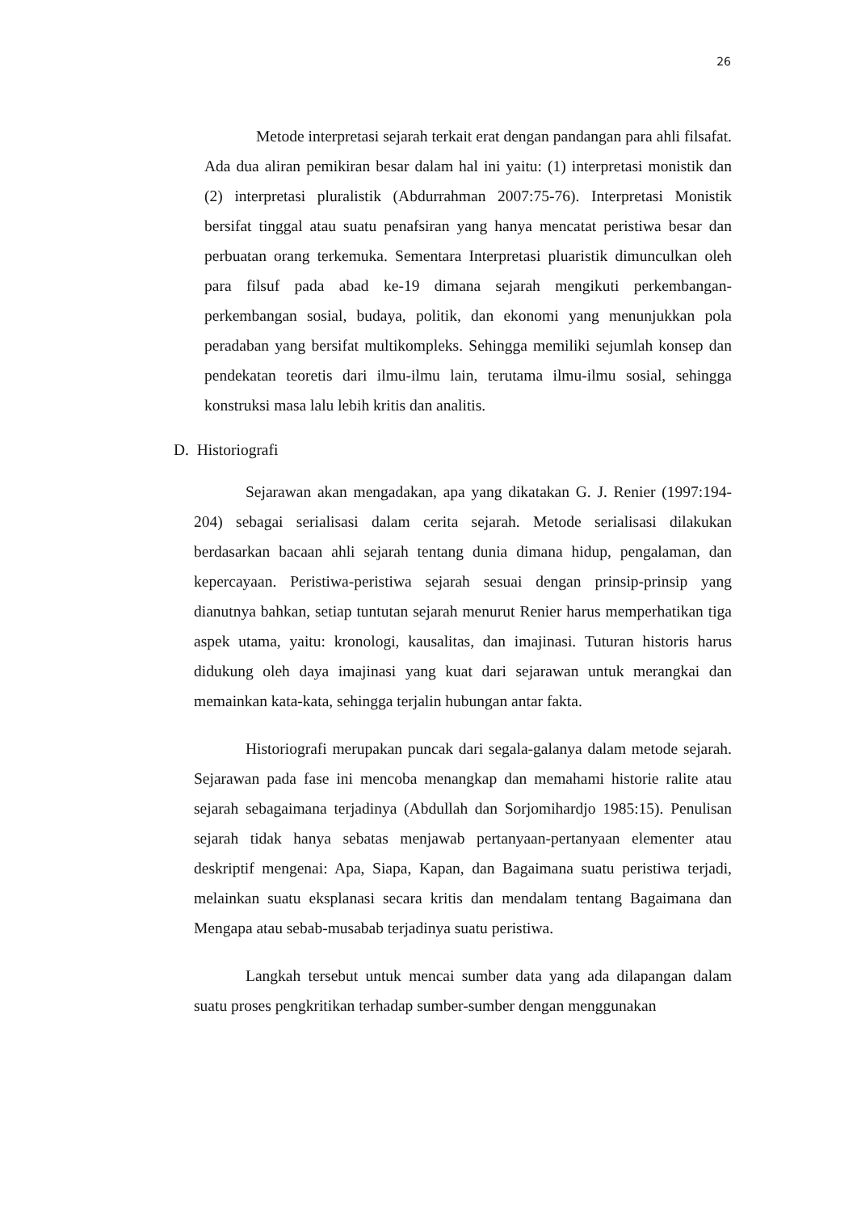26
Metode interpretasi sejarah terkait erat dengan pandangan para ahli filsafat. Ada dua aliran pemikiran besar dalam hal ini yaitu: (1) interpretasi monistik dan (2) interpretasi pluralistik (Abdurrahman 2007:75-76). Interpretasi Monistik bersifat tinggal atau suatu penafsiran yang hanya mencatat peristiwa besar dan perbuatan orang terkemuka. Sementara Interpretasi pluaristik dimunculkan oleh para filsuf pada abad ke-19 dimana sejarah mengikuti perkembangan-perkembangan sosial, budaya, politik, dan ekonomi yang menunjukkan pola peradaban yang bersifat multikompleks. Sehingga memiliki sejumlah konsep dan pendekatan teoretis dari ilmu-ilmu lain, terutama ilmu-ilmu sosial, sehingga konstruksi masa lalu lebih kritis dan analitis.
D. Historiografi
Sejarawan akan mengadakan, apa yang dikatakan G. J. Renier (1997:194-204) sebagai serialisasi dalam cerita sejarah. Metode serialisasi dilakukan berdasarkan bacaan ahli sejarah tentang dunia dimana hidup, pengalaman, dan kepercayaan. Peristiwa-peristiwa sejarah sesuai dengan prinsip-prinsip yang dianutnya bahkan, setiap tuntutan sejarah menurut Renier harus memperhatikan tiga aspek utama, yaitu: kronologi, kausalitas, dan imajinasi. Tuturan historis harus didukung oleh daya imajinasi yang kuat dari sejarawan untuk merangkai dan memainkan kata-kata, sehingga terjalin hubungan antar fakta.
Historiografi merupakan puncak dari segala-galanya dalam metode sejarah. Sejarawan pada fase ini mencoba menangkap dan memahami historie ralite atau sejarah sebagaimana terjadinya (Abdullah dan Sorjomihardjo 1985:15). Penulisan sejarah tidak hanya sebatas menjawab pertanyaan-pertanyaan elementer atau deskriptif mengenai: Apa, Siapa, Kapan, dan Bagaimana suatu peristiwa terjadi, melainkan suatu eksplanasi secara kritis dan mendalam tentang Bagaimana dan Mengapa atau sebab-musabab terjadinya suatu peristiwa.
Langkah tersebut untuk mencai sumber data yang ada dilapangan dalam suatu proses pengkritikan terhadap sumber-sumber dengan menggunakan